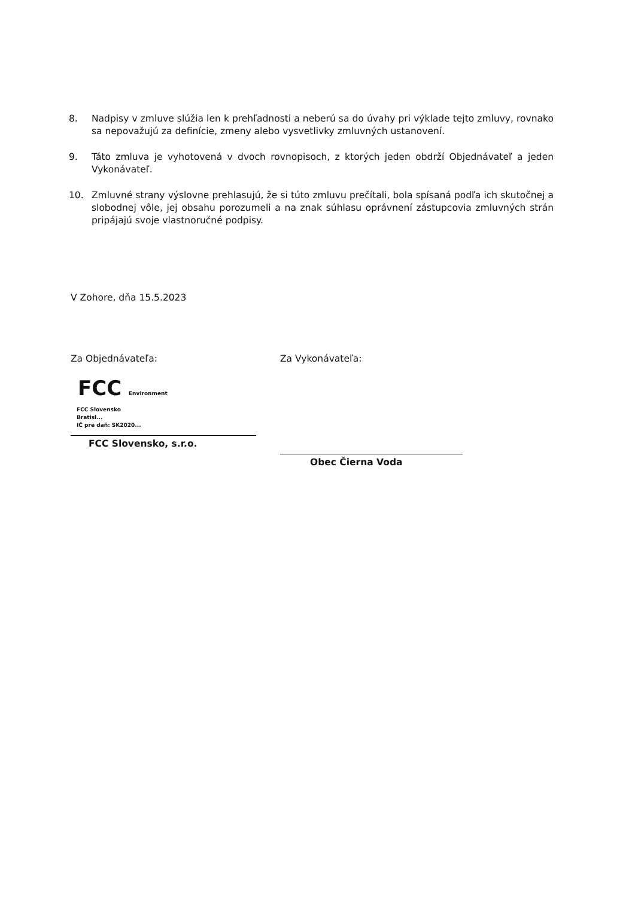8. Nadpisy v zmluve slúžia len k prehľadnosti a neberú sa do úvahy pri výklade tejto zmluvy, rovnako sa nepovažujú za definície, zmeny alebo vysvetlivky zmluvných ustanovení.
9. Táto zmluva je vyhotovená v dvoch rovnopisoch, z ktorých jeden obdrží Objednávateľ a jeden Vykonávateľ.
10. Zmluvné strany výslovne prehlasujú, že si túto zmluvu prečítali, bola spísaná podľa ich skutočnej a slobodnej vôle, jej obsahu porozumeli a na znak súhlasu oprávnení zástupcovia zmluvných strán pripájajú svoje vlastnoručné podpisy.
V Zohore, dňa 15.5.2023
Za Objednávateľa:
FCC Environment
FCC Slovensko
Bratisl...
IČ pre daň: SK2020...
FCC Slovensko, s.r.o.
Za Vykonávateľa:
Obec Čierna Voda